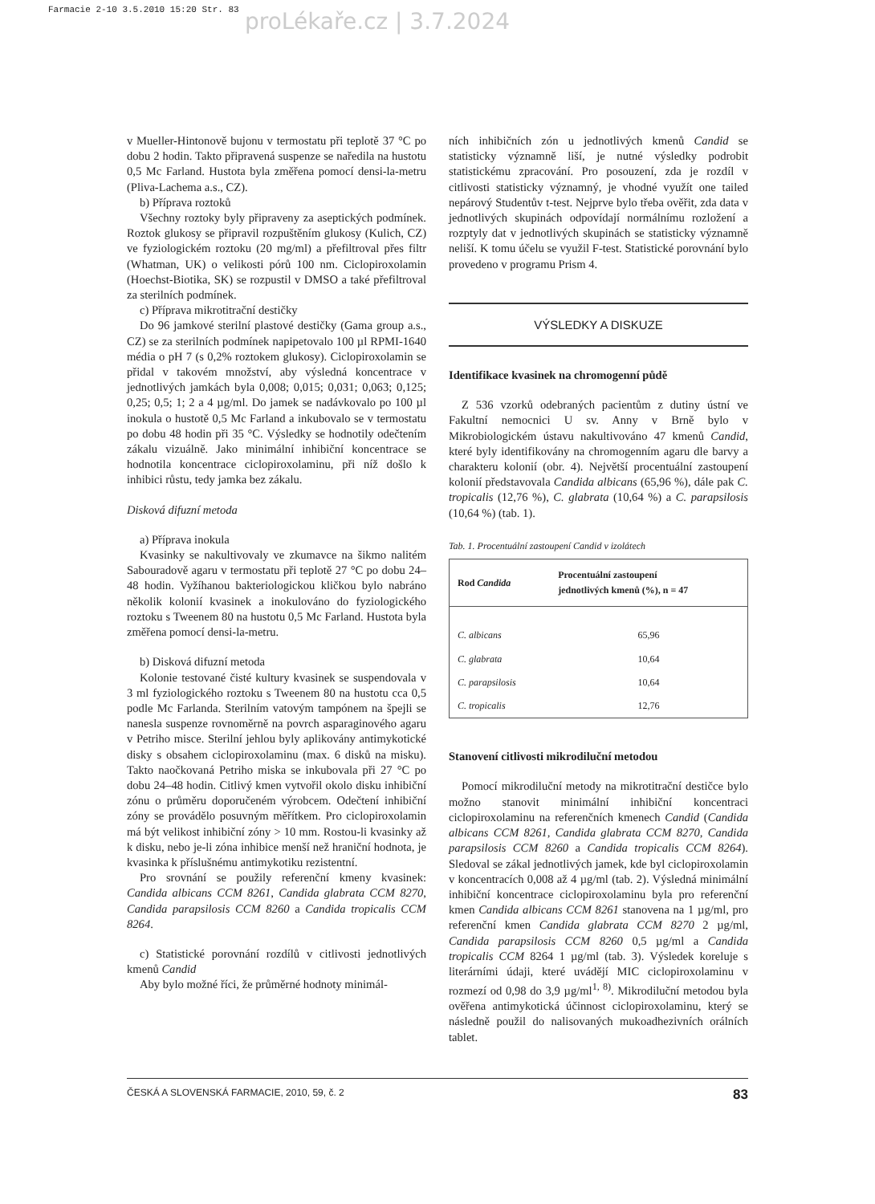Farmacie 2-10 3.5.2010 15:20 Str. 83
proLékaře.cz | 3.7.2024
v Mueller-Hintonově bujonu v termostatu při teplotě 37 °C po dobu 2 hodin. Takto připravená suspenze se naředila na hustotu 0,5 Mc Farland. Hustota byla změřena pomocí densi-la-metru (Pliva-Lachema a.s., CZ).
b) Příprava roztoků
Všechny roztoky byly připraveny za aseptických podmínek. Roztok glukosy se připravil rozpuštěním glukosy (Kulich, CZ) ve fyziologickém roztoku (20 mg/ml) a přefiltroval přes filtr (Whatman, UK) o velikosti pórů 100 nm. Ciclopiroxolamin (Hoechst-Biotika, SK) se rozpustil v DMSO a také přefiltroval za sterilních podmínek.
c) Příprava mikrotitrační destičky
Do 96 jamkové sterilní plastové destičky (Gama group a.s., CZ) se za sterilních podmínek napipetovalo 100 µl RPMI-1640 média o pH 7 (s 0,2% roztokem glukosy). Ciclopiroxolamin se přidal v takovém množství, aby výsledná koncentrace v jednotlivých jamkách byla 0,008; 0,015; 0,031; 0,063; 0,125; 0,25; 0,5; 1; 2 a 4 µg/ml. Do jamek se nadávkovalo po 100 µl inokula o hustotě 0,5 Mc Farland a inkubovalo se v termostatu po dobu 48 hodin při 35 °C. Výsledky se hodnotily odečtením zákalu vizuálně. Jako minimální inhibiční koncentrace se hodnotila koncentrace ciclopiroxolaminu, při níž došlo k inhibici růstu, tedy jamka bez zákalu.
Disková difuzní metoda
a) Příprava inokula
Kvasinky se nakultivovaly ve zkumavce na šikmo nalitém Sabouradově agaru v termostatu při teplotě 27 °C po dobu 24–48 hodin. Vyžíhanou bakteriologickou kličkou bylo nabráno několik kolonií kvasinek a inokulováno do fyziologického roztoku s Tweenem 80 na hustotu 0,5 Mc Farland. Hustota byla změřena pomocí densi-la-metru.
b) Disková difuzní metoda
Kolonie testované čisté kultury kvasinek se suspendovala v 3 ml fyziologického roztoku s Tweenem 80 na hustotu cca 0,5 podle Mc Farlanda. Sterilním vatovým tampónem na špejli se nanesla suspenze rovnoměrně na povrch asparaginového agaru v Petriho misce. Sterilní jehlou byly aplikovány antimykotické disky s obsahem ciclopiroxolaminu (max. 6 disků na misku). Takto naočkovaná Petriho miska se inkubovala při 27 °C po dobu 24–48 hodin. Citlivý kmen vytvořil okolo disku inhibiční zónu o průměru doporučeném výrobcem. Odečtení inhibiční zóny se provádělo posuvným měřítkem. Pro ciclopiroxolamin má být velikost inhibiční zóny > 10 mm. Rostou-li kvasinky až k disku, nebo je-li zóna inhibice menší než hraniční hodnota, je kvasinka k příslušnému antimykotiku rezistentní.
Pro srovnání se použily referenční kmeny kvasinek: Candida albicans CCM 8261, Candida glabrata CCM 8270, Candida parapsilosis CCM 8260 a Candida tropicalis CCM 8264.
c) Statistické porovnání rozdílů v citlivosti jednotlivých kmenů Candid
Aby bylo možné říci, že průměrné hodnoty minimál-
ních inhibičních zón u jednotlivých kmenů Candid se statisticky významně liší, je nutné výsledky podrobit statistickému zpracování. Pro posouzení, zda je rozdíl v citlivosti statisticky významný, je vhodné využít one tailed nepárový Studentův t-test. Nejprve bylo třeba ověřit, zda data v jednotlivých skupinách odpovídají normálnímu rozložení a rozptyly dat v jednotlivých skupinách se statisticky významně neliší. K tomu účelu se využil F-test. Statistické porovnání bylo provedeno v programu Prism 4.
VÝSLEDKY A DISKUZE
Identifikace kvasinek na chromogenní půdě
Z 536 vzorků odebraných pacientům z dutiny ústní ve Fakultní nemocnici U sv. Anny v Brně bylo v Mikrobiologickém ústavu nakultivováno 47 kmenů Candid, které byly identifikovány na chromogenním agaru dle barvy a charakteru kolonií (obr. 4). Největší procentuální zastoupení kolonií představovala Candida albicans (65,96 %), dále pak C. tropicalis (12,76 %), C. glabrata (10,64 %) a C. parapsilosis (10,64 %) (tab. 1).
Tab. 1. Procentuální zastoupení Candid v izolátech
| Rod Candida | Procentuální zastoupení jednotlivých kmenů (%), n = 47 |
| --- | --- |
| C. albicans | 65,96 |
| C. glabrata | 10,64 |
| C. parapsilosis | 10,64 |
| C. tropicalis | 12,76 |
Stanovení citlivosti mikrodiluční metodou
Pomocí mikrodiluční metody na mikrotitrační destičce bylo možno stanovit minimální inhibiční koncentraci ciclopiroxolaminu na referenčních kmenech Candid (Candida albicans CCM 8261, Candida glabrata CCM 8270, Candida parapsilosis CCM 8260 a Candida tropicalis CCM 8264). Sledoval se zákal jednotlivých jamek, kde byl ciclopiroxolamin v koncentracích 0,008 až 4 µg/ml (tab. 2). Výsledná minimální inhibiční koncentrace ciclopiroxolaminu byla pro referenční kmen Candida albicans CCM 8261 stanovena na 1 µg/ml, pro referenční kmen Candida glabrata CCM 8270 2 µg/ml, Candida parapsilosis CCM 8260 0,5 µg/ml a Candida tropicalis CCM 8264 1 µg/ml (tab. 3). Výsledek koreluje s literárními údaji, které uvádějí MIC ciclopiroxolaminu v rozmezí od 0,98 do 3,9 µg/ml<sup>1, 8)</sup>. Mikrodiluční metodou byla ověřena antimykotická účinnost ciclopiroxolaminu, který se následně použil do nalisovaných mukoadhezivních orálních tablet.
ČESKÁ A SLOVENSKÁ FARMACIE, 2010, 59, č. 2 83